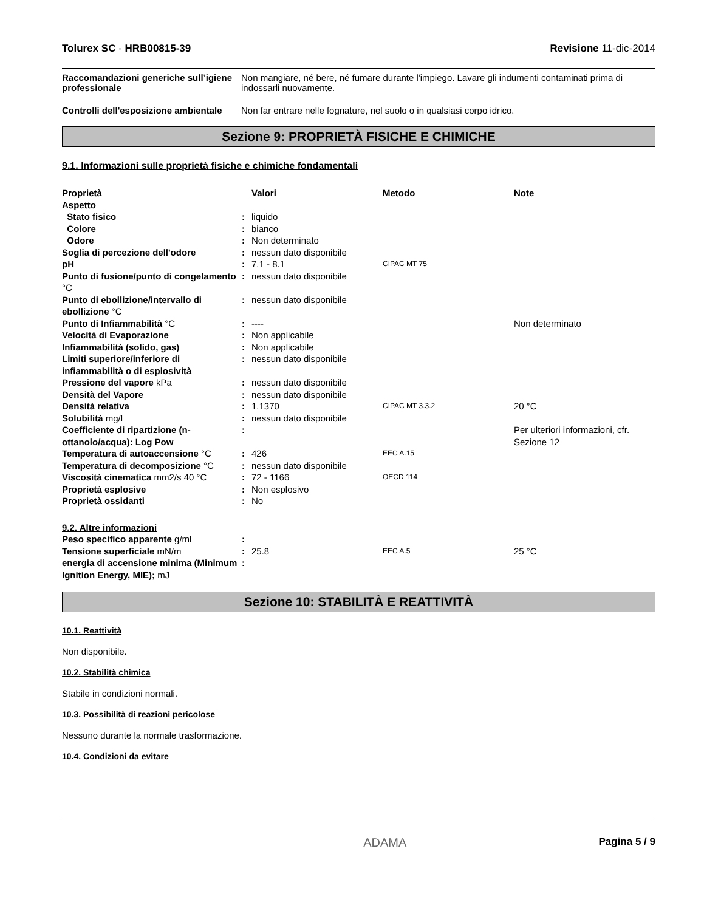Tolurex SC - HRB00815-39 Revisione 11-dic-2014
Raccomandazioni generiche sull’igiene professionale
Non mangiare, né bere, né fumare durante l'impiego. Lavare gli indumenti contaminati prima di indossarli nuovamente.
Controlli dell'esposizione ambientale
Non far entrare nelle fognature, nel suolo o in qualsiasi corpo idrico.
Sezione 9: PROPRIETÀ FISICHE E CHIMICHE
9.1. Informazioni sulle proprietà fisiche e chimiche fondamentali
| Proprietà | | Valori | Metodo | Note |
| --- | --- | --- | --- | --- |
| Aspetto | | | | |
| Stato fisico | : | liquido | | |
| Colore | : | bianco | | |
| Odore | : | Non determinato | | |
| Soglia di percezione dell'odore | : | nessun dato disponibile | | |
| pH | : | 7.1 - 8.1 | CIPAC MT 75 | |
| Punto di fusione/punto di congelamento °C | : | nessun dato disponibile | | |
| Punto di ebollizione/intervallo di ebollizione °C | : | nessun dato disponibile | | |
| Punto di Infiammabilità °C | : | ---- | | Non determinato |
| Velocità di Evaporazione | : | Non applicabile | | |
| Infiammabilità (solido, gas) | : | Non applicabile | | |
| Limiti superiore/inferiore di infiammabilità o di esplosività | : | nessun dato disponibile | | |
| Pressione del vapore kPa | : | nessun dato disponibile | | |
| Densità del Vapore | : | nessun dato disponibile | | |
| Densità relativa | : | 1.1370 | CIPAC MT 3.3.2 | 20 °C |
| Solubilità mg/l | : | nessun dato disponibile | | |
| Coefficiente di ripartizione (n-ottanolo/acqua): Log Pow | : | | | Per ulteriori informazioni, cfr. Sezione 12 |
| Temperatura di autoaccensione °C | : | 426 | EEC A.15 | |
| Temperatura di decomposizione °C | : | nessun dato disponibile | | |
| Viscosità cinematica mm2/s 40 °C | : | 72 - 1166 | OECD 114 | |
| Proprietà esplosive | : | Non esplosivo | | |
| Proprietà ossidanti | : | No | | |
| 9.2. Altre informazioni | | | | |
| Peso specifico apparente g/ml | : | | | |
| Tensione superficiale mN/m | : | 25.8 | EEC A.5 | 25 °C |
| energia di accensione minima (Minimum Ignition Energy, MIE); mJ | : | | | |
Sezione 10: STABILITÀ E REATTIVITÀ
10.1. Reattività
Non disponibile.
10.2. Stabilità chimica
Stabile in condizioni normali.
10.3. Possibilità di reazioni pericolose
Nessuno durante la normale trasformazione.
10.4. Condizioni da evitare
ADAMA Pagina 5 / 9